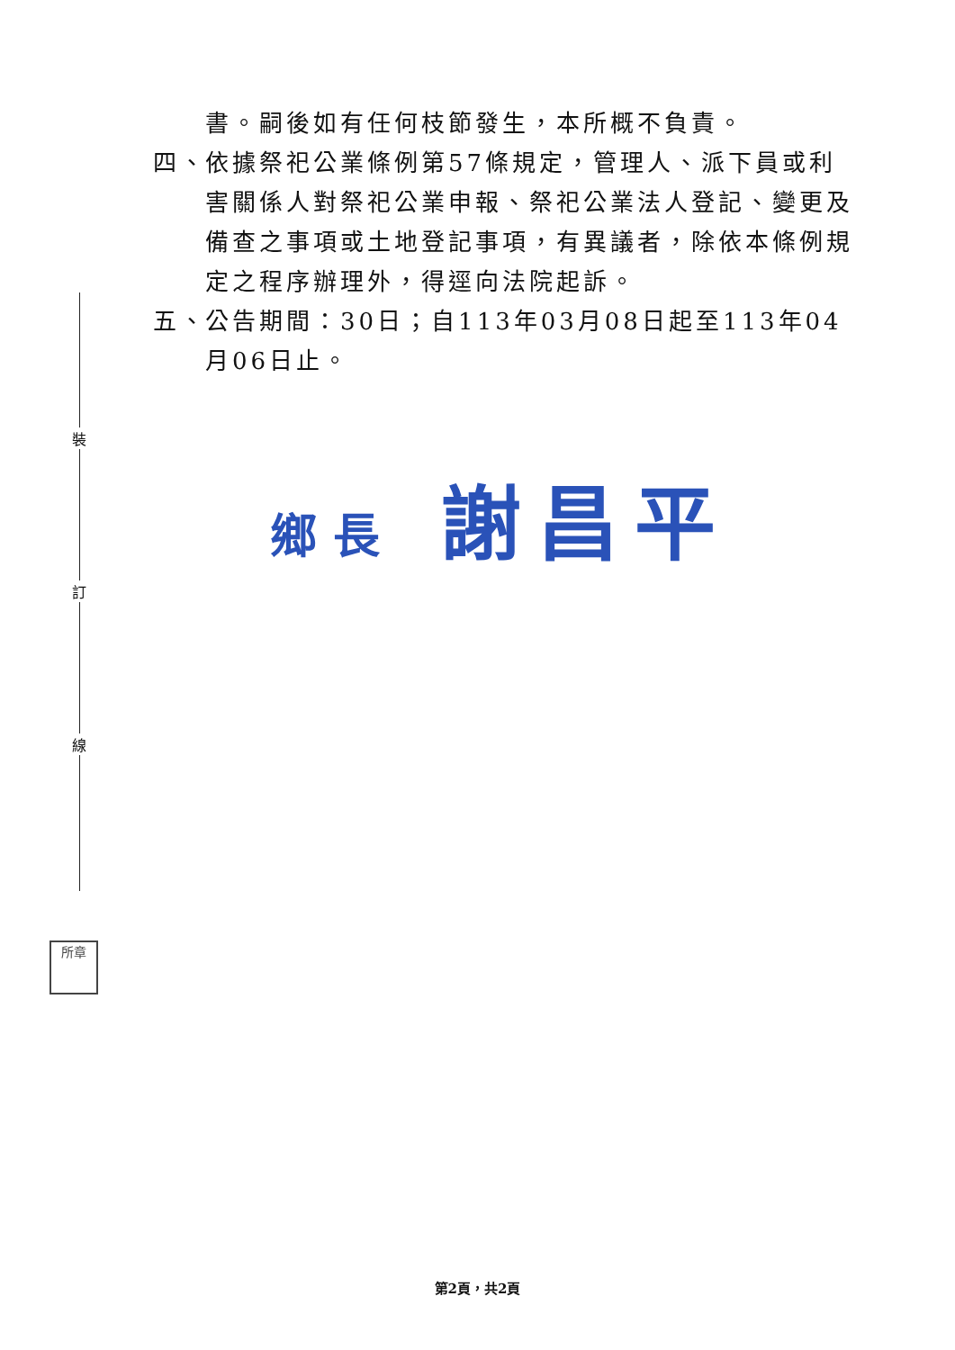書。嗣後如有任何枝節發生，本所概不負責。
四、
依據祭祀公業條例第57條規定，管理人、派下員或利害關係人對祭祀公業申報、祭祀公業法人登記、變更及備查之事項或土地登記事項，有異議者，除依本條例規定之程序辦理外，得逕向法院起訴。
五、
公告期間：30日；自113年03月08日起至113年04月06日止。
裝
訂
線
鄉長 謝昌平
所章
第2頁，共2頁